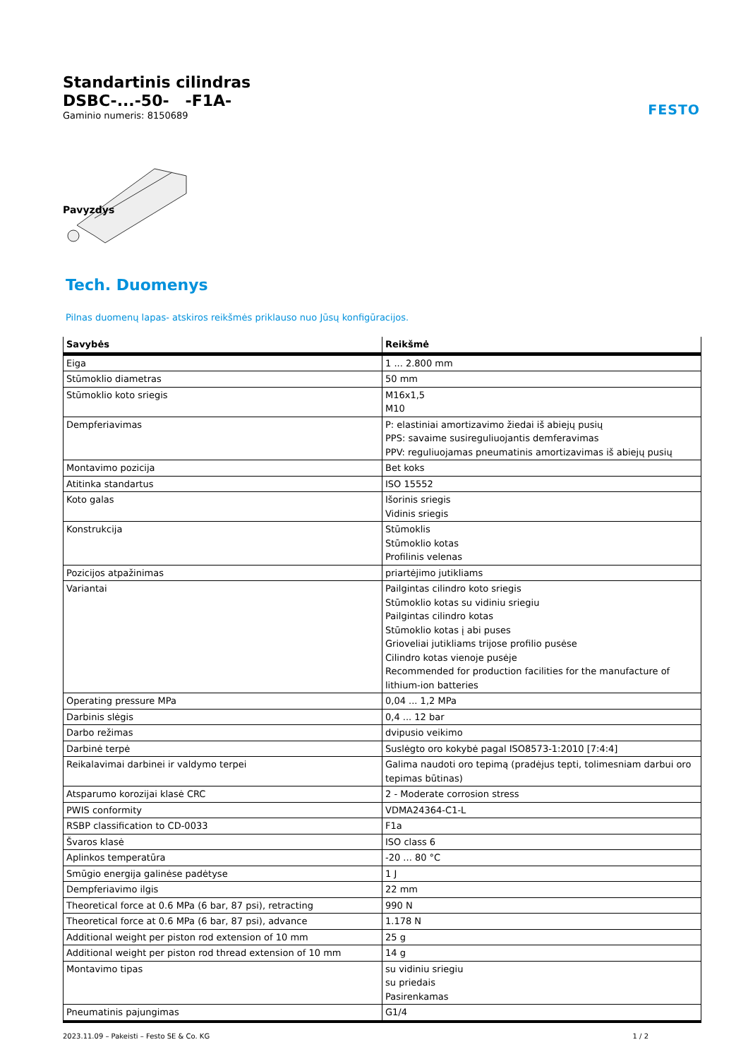FESTO
Standartinis cilindras
DSBC-...-50- -F1A-
Gaminio numeris: 8150689
Pavyzdys
Tech. Duomenys
Pilnas duomenų lapas- atskiros reikšmės priklauso nuo Jūsų konfigūracijos.
| Savybės | Reikšmė |
| --- | --- |
| Eiga | 1 ... 2.800 mm |
| Stūmoklio diametras | 50 mm |
| Stūmoklio koto sriegis | M16x1,5 M10 |
| Dempferiavimas | P: elastiniai amortizavimo žiedai iš abiejų pusių PPS: savaime susireguliuojantis demferavimas PPV: reguliuojamas pneumatinis amortizavimas iš abiejų pusių |
| Montavimo pozicija | Bet koks |
| Atitinka standartus | ISO 15552 |
| Koto galas | Išorinis sriegis Vidinis sriegis |
| Konstrukcija | Stūmoklis Stūmoklio kotas Profilinis velenas |
| Pozicijos atpažinimas | priartėjimo jutikliams |
| Variantai | Pailgintas cilindro koto sriegis Stūmoklio kotas su vidiniu sriegiu Pailgintas cilindro kotas Stūmoklio kotas į abi puses Grioveliai jutikliams trijose profilio pusėse Cilindro kotas vienoje pusėje Recommended for production facilities for the manufacture of lithium-ion batteries |
| Operating pressure MPa | 0,04 ... 1,2 MPa |
| Darbinis slėgis | 0,4 ... 12 bar |
| Darbo režimas | dvipusio veikimo |
| Darbinė terpė | Suslėgto oro kokybė pagal ISO8573-1:2010 [7:4:4] |
| Reikalavimai darbinei ir valdymo terpei | Galima naudoti oro tepimą (pradėjus tepti, tolimesniam darbui oro tepimas būtinas) |
| Atsparumo korozijai klasė CRC | 2 - Moderate corrosion stress |
| PWIS conformity | VDMA24364-C1-L |
| RSBP classification to CD-0033 | F1a |
| Švaros klasė | ISO class 6 |
| Aplinkos temperatūra | -20 ... 80 °C |
| Smūgio energija galinėse padėtyse | 1 J |
| Dempferiavimo ilgis | 22 mm |
| Theoretical force at 0.6 MPa (6 bar, 87 psi), retracting | 990 N |
| Theoretical force at 0.6 MPa (6 bar, 87 psi), advance | 1.178 N |
| Additional weight per piston rod extension of 10 mm | 25 g |
| Additional weight per piston rod thread extension of 10 mm | 14 g |
| Montavimo tipas | su vidiniu sriegiu su priedais Pasirenkamas |
| Pneumatinis pajungimas | G1/4 |
2023.11.09 – Pakeisti – Festo SE & Co. KG 1 / 2